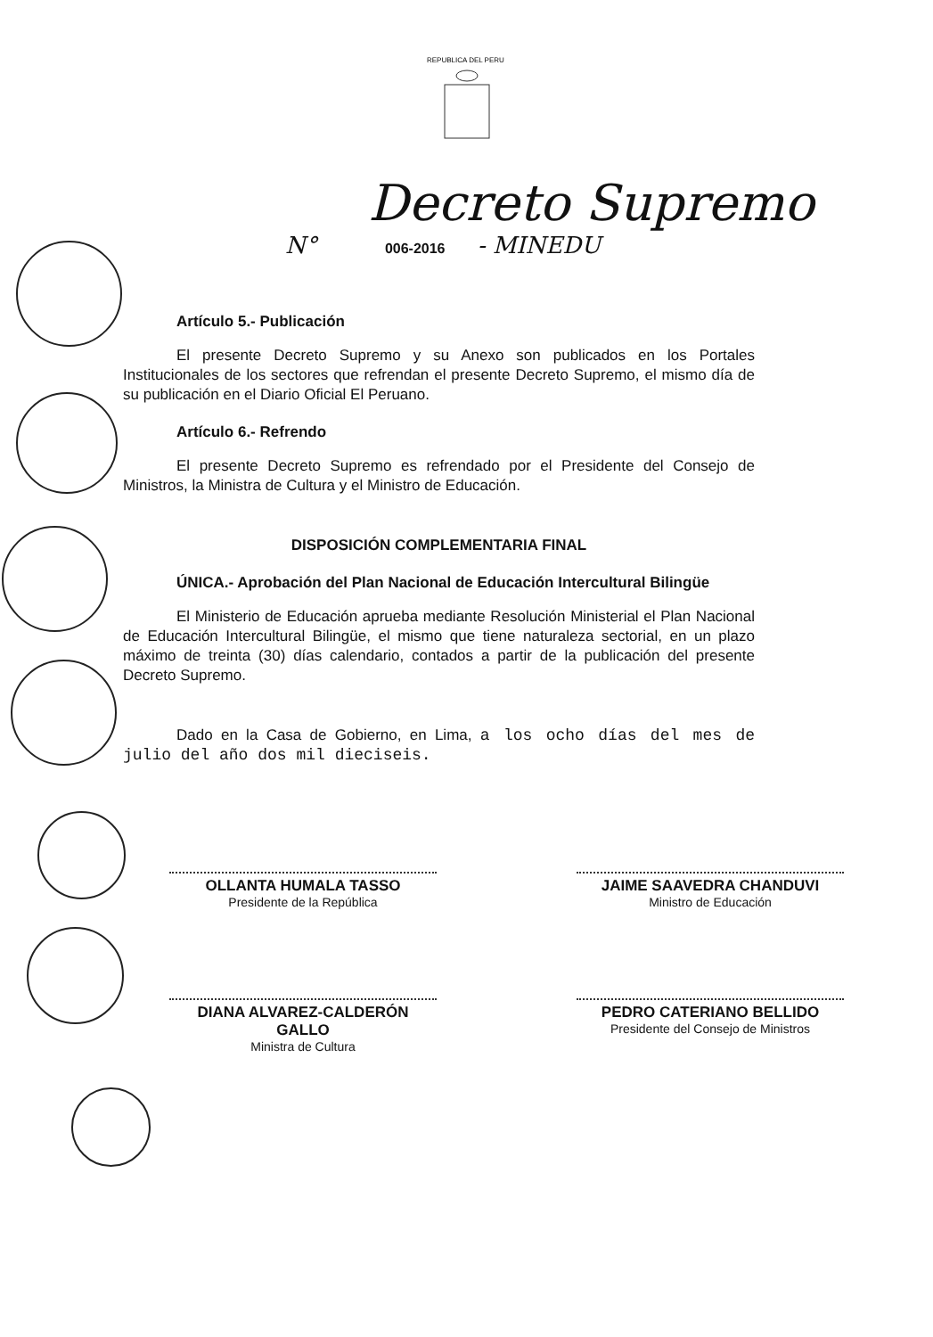REPUBLICA DEL PERU
Decreto Supremo
N° 006-2016 - MINEDU
Artículo 5.- Publicación
El presente Decreto Supremo y su Anexo son publicados en los Portales Institucionales de los sectores que refrendan el presente Decreto Supremo, el mismo día de su publicación en el Diario Oficial El Peruano.
Artículo 6.- Refrendo
El presente Decreto Supremo es refrendado por el Presidente del Consejo de Ministros, la Ministra de Cultura y el Ministro de Educación.
DISPOSICIÓN COMPLEMENTARIA FINAL
ÚNICA.- Aprobación del Plan Nacional de Educación Intercultural Bilingüe
El Ministerio de Educación aprueba mediante Resolución Ministerial el Plan Nacional de Educación Intercultural Bilingüe, el mismo que tiene naturaleza sectorial, en un plazo máximo de treinta (30) días calendario, contados a partir de la publicación del presente Decreto Supremo.
Dado en la Casa de Gobierno, en Lima, a los ocho días del mes de julio del año dos mil dieciseis.
OLLANTA HUMALA TASSO
Presidente de la República
JAIME SAAVEDRA CHANDUVI
Ministro de Educación
DIANA ALVAREZ-CALDERÓN GALLO
Ministra de Cultura
PEDRO CATERIANO BELLIDO
Presidente del Consejo de Ministros